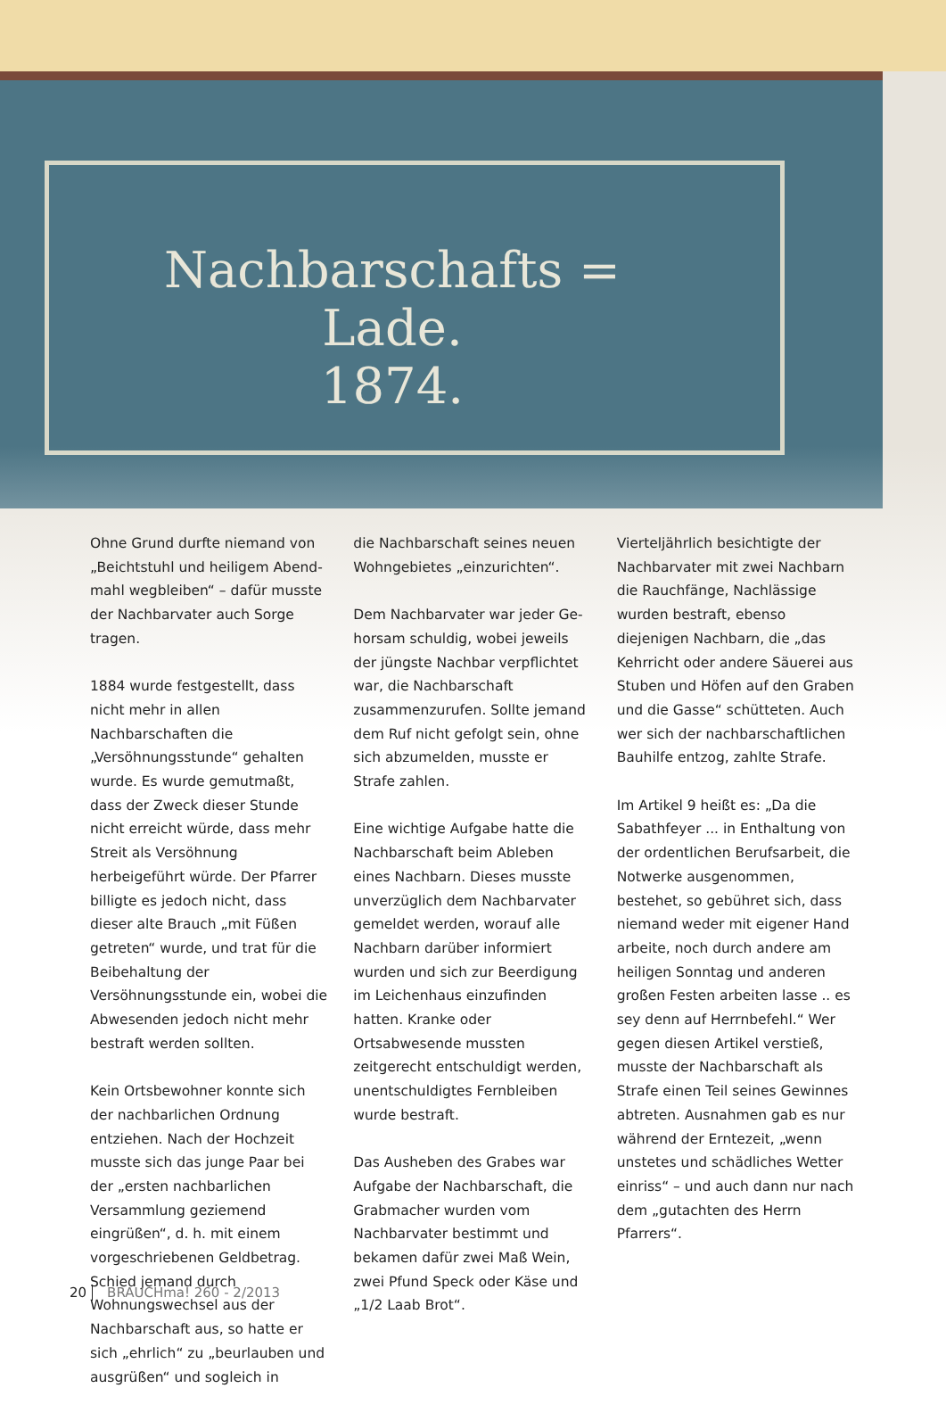Nachbarschafts = Lade.
1874.
Ohne Grund durfte niemand von „Beichtstuhl und heiligem Abend­mahl wegbleiben“ – dafür musste der Nachbarvater auch Sorge tragen.
1884 wurde festgestellt, dass nicht mehr in allen Nachbarschaften die „Versöhnungsstunde“ gehalten wurde. Es wurde gemutmaßt, dass der Zweck dieser Stunde nicht erreicht würde, dass mehr Streit als Versöhnung herbeigeführt würde. Der Pfarrer billigte es jedoch nicht, dass dieser alte Brauch „mit Füßen getreten“ wurde, und trat für die Bei­behaltung der Versöhnungsstunde ein, wobei die Abwesenden jedoch nicht mehr bestraft werden sollten.
Kein Ortsbewohner konnte sich der nachbarlichen Ordnung entziehen. Nach der Hochzeit musste sich das junge Paar bei der „ersten nachbarlichen Versammlung gezie­mend eingrüßen“, d. h. mit einem vorgeschriebenen Geldbetrag. Schied jemand durch Wohnungswechsel aus der Nachbarschaft aus, so hatte er sich „ehrlich“ zu „beurlauben und ausgrüßen“ und sogleich in
die Nachbarschaft seines neuen Wohngebietes „einzurichten“.
Dem Nachbarvater war jeder Ge­horsam schuldig, wobei jeweils der jüngste Nachbar verpflichtet war, die Nachbarschaft zusammenzu­rufen. Sollte jemand dem Ruf nicht gefolgt sein, ohne sich abzumel­den, musste er Strafe zahlen.
Eine wichtige Aufgabe hatte die Nachbarschaft beim Ableben eines Nachbarn. Dieses musste unverzüg­lich dem Nachbarvater gemeldet werden, worauf alle Nachbarn darüber informiert wurden und sich zur Beerdigung im Leichenhaus einzufinden hatten. Kranke oder Ortsabwesende mussten zeitgerecht entschuldigt werden, unentschul­digtes Fernbleiben wurde bestraft.
Das Ausheben des Grabes war Aufgabe der Nachbarschaft, die Grabmacher wurden vom Nachbar­vater bestimmt und bekamen dafür zwei Maß Wein, zwei Pfund Speck oder Käse und „1/2 Laab Brot“.
Vierteljährlich besichtigte der Nachbarvater mit zwei Nachbarn die Rauchfänge, Nachlässige wurden be­straft, ebenso diejenigen Nachbarn, die „das Kehrricht oder andere Säu­erei aus Stuben und Höfen auf den Graben und die Gasse“ schütteten. Auch wer sich der nachbarschaftli­chen Bauhilfe entzog, zahlte Strafe.
Im Artikel 9 heißt es: „Da die Sabathfeyer ... in Enthaltung von der ordentlichen Berufsarbeit, die Notwerke ausgenommen, bestehet, so gebühret sich, dass niemand we­der mit eigener Hand arbeite, noch durch andere am heiligen Sonntag und anderen großen Festen arbeiten lasse .. es sey denn auf Herrnbefehl.“ Wer gegen diesen Artikel verstieß, musste der Nachbarschaft als Strafe einen Teil seines Gewinnes abtreten. Ausnahmen gab es nur während der Erntezeit, „wenn unstetes und schädliches Wetter einriss“ – und auch dann nur nach dem „gutachten des Herrn Pfarrers“.
20 BRAUCHma! 260 - 2/2013